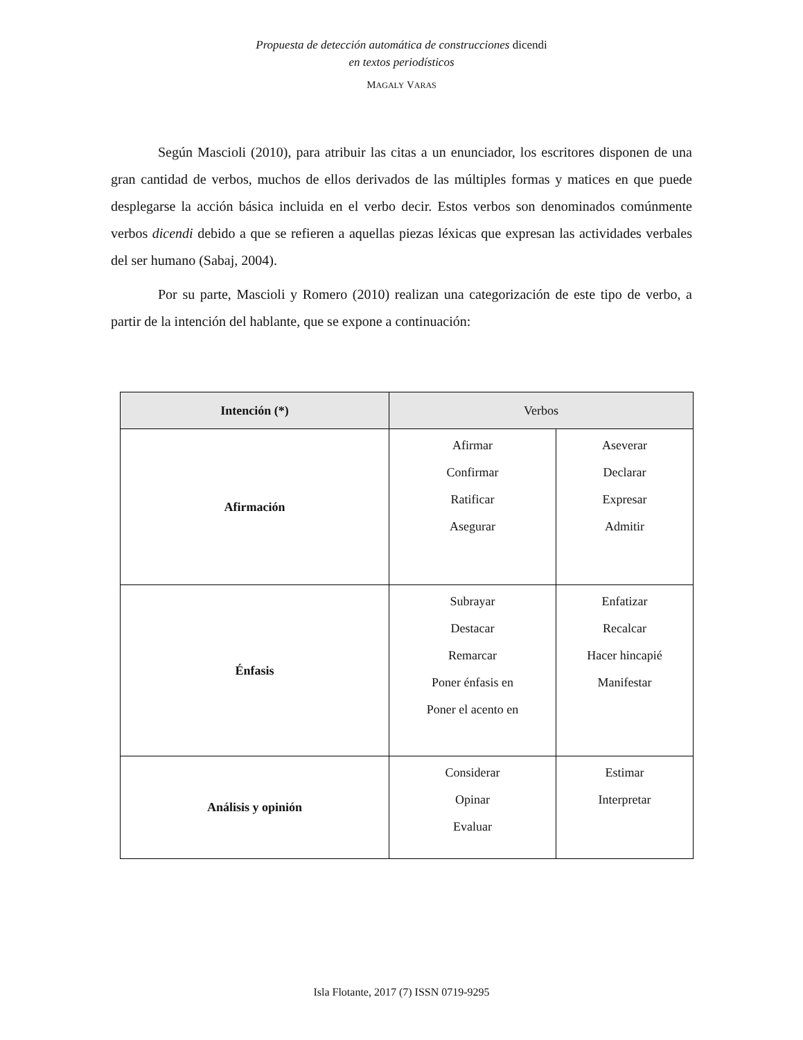Propuesta de detección automática de construcciones dicendi
en textos periodísticos
MAGALY VARAS
Según Mascioli (2010), para atribuir las citas a un enunciador, los escritores disponen de una gran cantidad de verbos, muchos de ellos derivados de las múltiples formas y matices en que puede desplegarse la acción básica incluida en el verbo decir. Estos verbos son denominados comúnmente verbos dicendi debido a que se refieren a aquellas piezas léxicas que expresan las actividades verbales del ser humano (Sabaj, 2004).
Por su parte, Mascioli y Romero (2010) realizan una categorización de este tipo de verbo, a partir de la intención del hablante, que se expone a continuación:
| Intención (*) | Verbos | |
| --- | --- | --- |
| Afirmación | Afirmar Confirmar Ratificar Asegurar | Aseverar Declarar Expresar Admitir |
| Énfasis | Subrayar Destacar Remarcar Poner énfasis en Poner el acento en | Enfatizar Recalcar Hacer hincapié Manifestar |
| Análisis y opinión | Considerar Opinar Evaluar | Estimar Interpretar |
Isla Flotante, 2017 (7) ISSN 0719-9295